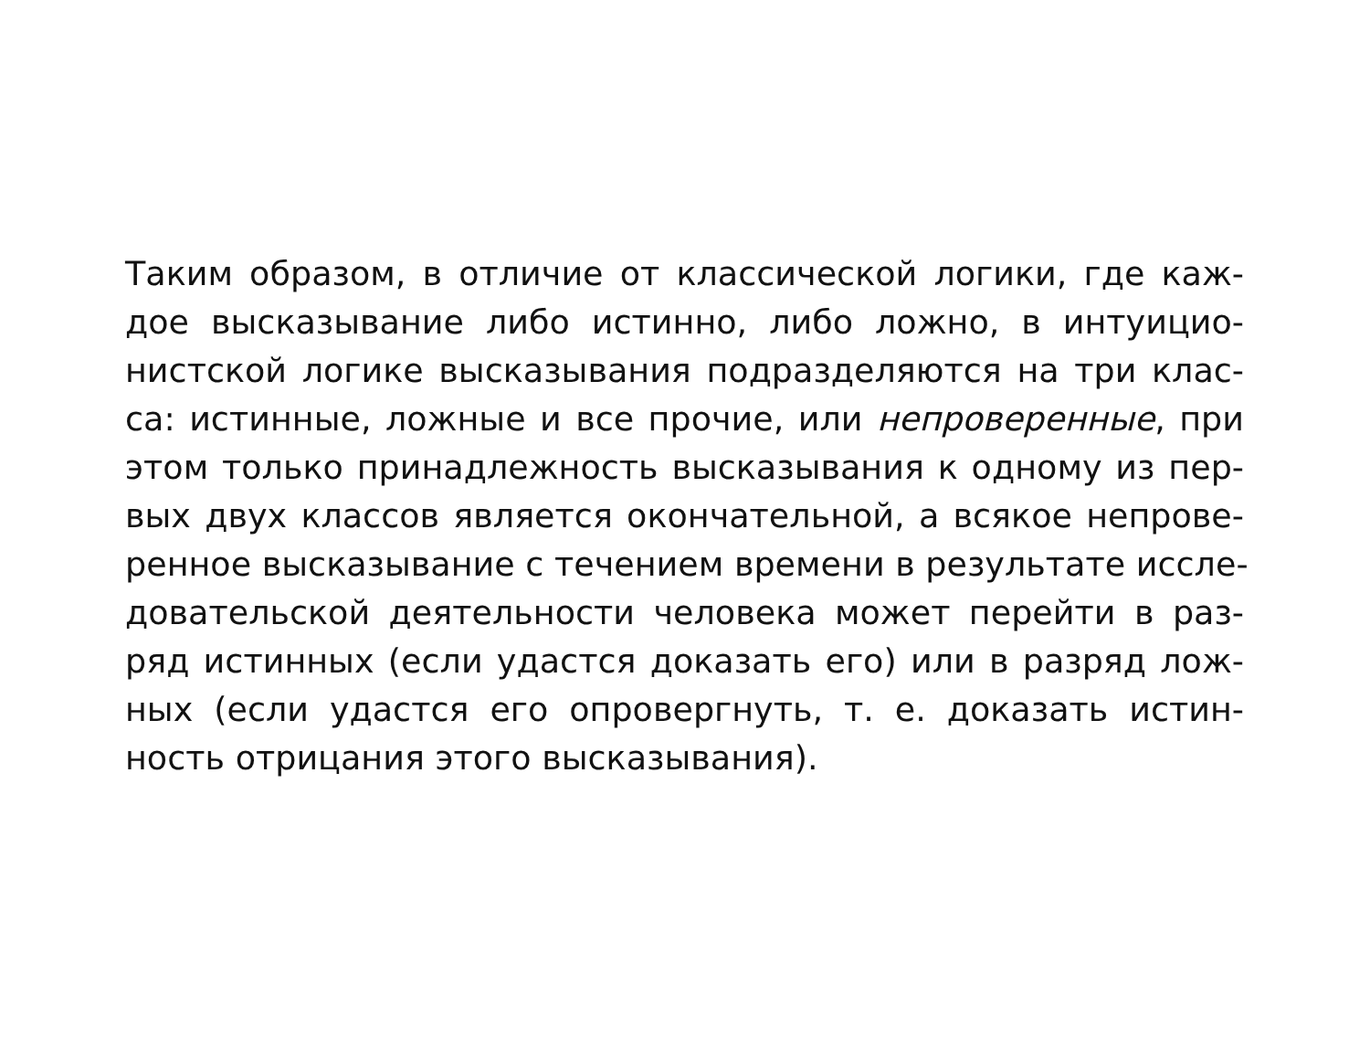Таким образом, в отличие от классической логики, где каж-
дое высказывание либо истинно, либо ложно, в интуицио-
нистской логике высказывания подразделяются на три клас-
са: истинные, ложные и все прочие, или непроверенные, при
этом только принадлежность высказывания к одному из пер-
вых двух классов является окончательной, а всякое непрове-
ренное высказывание с течением времени в результате иссле-
довательской деятельности человека может перейти в раз-
ряд истинных (если удастся доказать его) или в разряд лож-
ных (если удастся его опровергнуть, т. е. доказать истин-
ность отрицания этого высказывания).